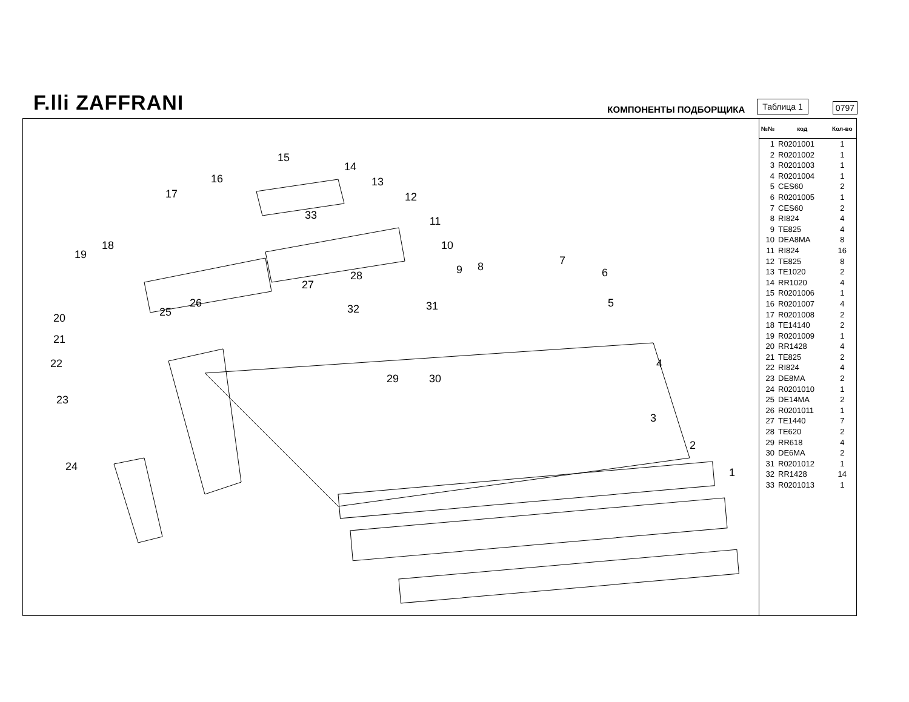F.lli ZAFFRANI
КОМПОНЕНТЫ ПОДБОРЩИКА
Таблица 1
0797
1
2
3
4
5
6
7
8
9
10
11
12
13
14
15
16
17
18
19
20
21
22
23
24
25
26
27
28
29
30
31
32
33
| №№ | код | Кол-во |
| --- | --- | --- |
| 1 | R0201001 | 1 |
| 2 | R0201002 | 1 |
| 3 | R0201003 | 1 |
| 4 | R0201004 | 1 |
| 5 | CES60 | 2 |
| 6 | R0201005 | 1 |
| 7 | CES60 | 2 |
| 8 | RI824 | 4 |
| 9 | TE825 | 4 |
| 10 | DEA8MA | 8 |
| 11 | RI824 | 16 |
| 12 | TE825 | 8 |
| 13 | TE1020 | 2 |
| 14 | RR1020 | 4 |
| 15 | R0201006 | 1 |
| 16 | R0201007 | 4 |
| 17 | R0201008 | 2 |
| 18 | TE14140 | 2 |
| 19 | R0201009 | 1 |
| 20 | RR1428 | 4 |
| 21 | TE825 | 2 |
| 22 | RI824 | 4 |
| 23 | DE8MA | 2 |
| 24 | R0201010 | 1 |
| 25 | DE14MA | 2 |
| 26 | R0201011 | 1 |
| 27 | TE1440 | 7 |
| 28 | TE620 | 2 |
| 29 | RR618 | 4 |
| 30 | DE6MA | 2 |
| 31 | R0201012 | 1 |
| 32 | RR1428 | 14 |
| 33 | R0201013 | 1 |